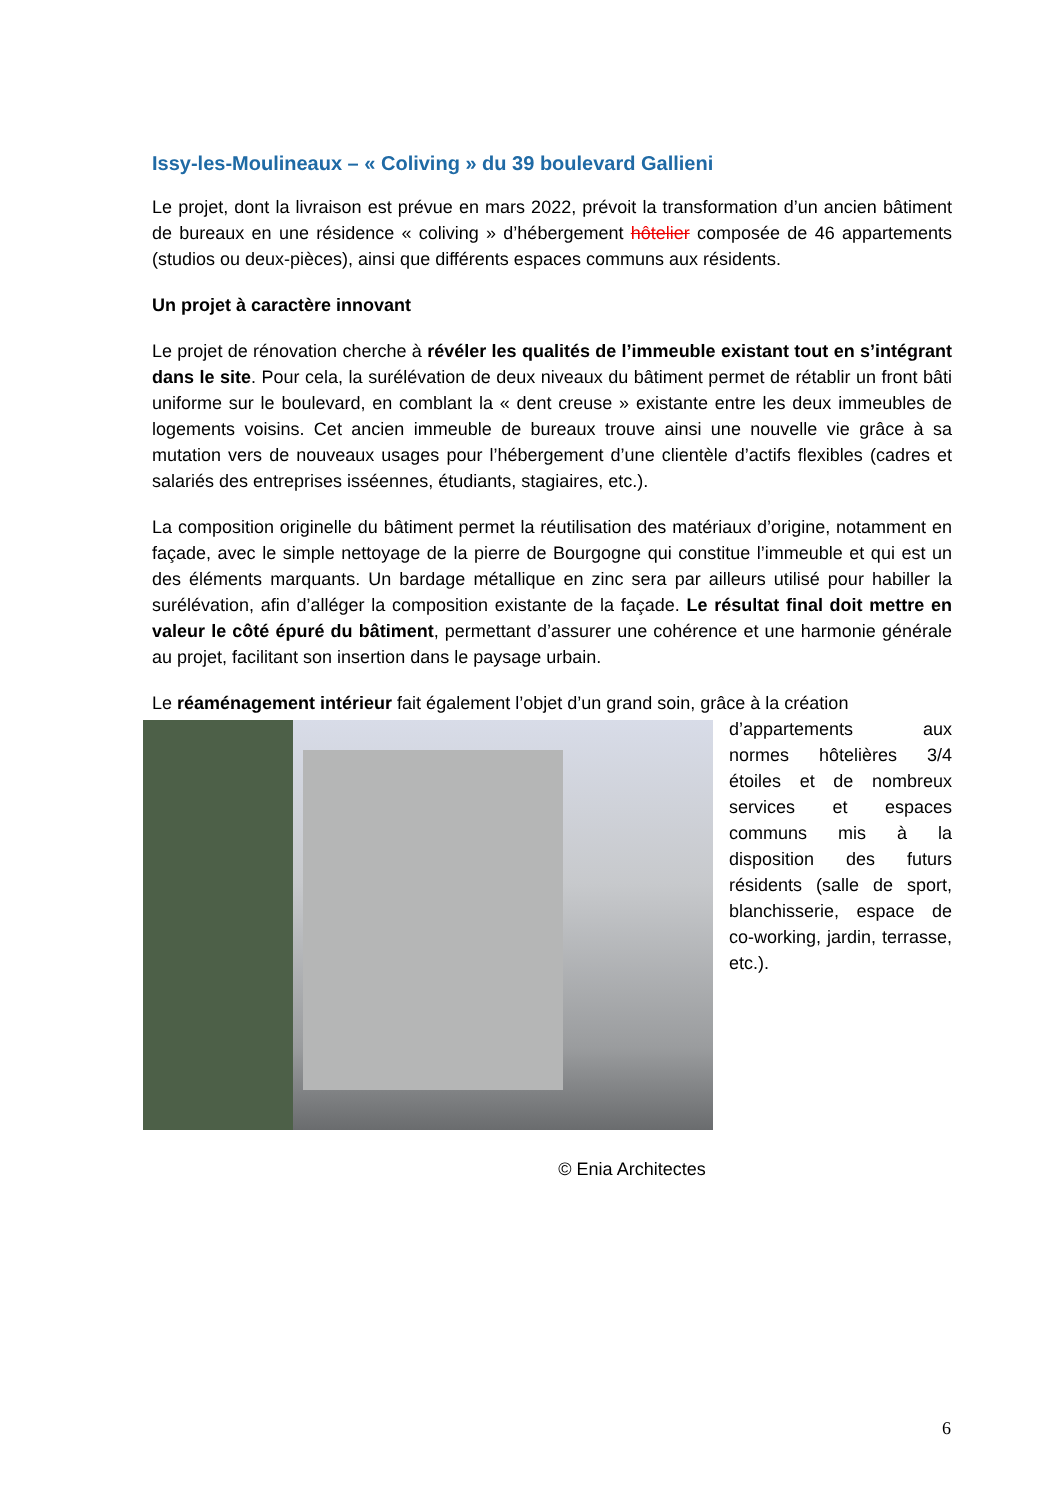Issy-les-Moulineaux – « Coliving » du 39 boulevard Gallieni
Le projet, dont la livraison est prévue en mars 2022, prévoit la transformation d’un ancien bâtiment de bureaux en une résidence « coliving » d’hébergement hôtelier composée de 46 appartements (studios ou deux-pièces), ainsi que différents espaces communs aux résidents.
Un projet à caractère innovant
Le projet de rénovation cherche à révéler les qualités de l’immeuble existant tout en s’intégrant dans le site. Pour cela, la surélévation de deux niveaux du bâtiment permet de rétablir un front bâti uniforme sur le boulevard, en comblant la « dent creuse » existante entre les deux immeubles de logements voisins. Cet ancien immeuble de bureaux trouve ainsi une nouvelle vie grâce à sa mutation vers de nouveaux usages pour l’hébergement d’une clientèle d’actifs flexibles (cadres et salariés des entreprises isséennes, étudiants, stagiaires, etc.).
La composition originelle du bâtiment permet la réutilisation des matériaux d’origine, notamment en façade, avec le simple nettoyage de la pierre de Bourgogne qui constitue l’immeuble et qui est un des éléments marquants. Un bardage métallique en zinc sera par ailleurs utilisé pour habiller la surélévation, afin d’alléger la composition existante de la façade. Le résultat final doit mettre en valeur le côté épuré du bâtiment, permettant d’assurer une cohérence et une harmonie générale au projet, facilitant son insertion dans le paysage urbain.
Le réaménagement intérieur fait également l’objet d’un grand soin, grâce à la création
d’appartements aux normes hôtelières 3/4 étoiles et de nombreux services et espaces communs mis à la disposition des futurs résidents (salle de sport, blanchisserie, espace de co-working, jardin, terrasse, etc.).
© Enia Architectes
6